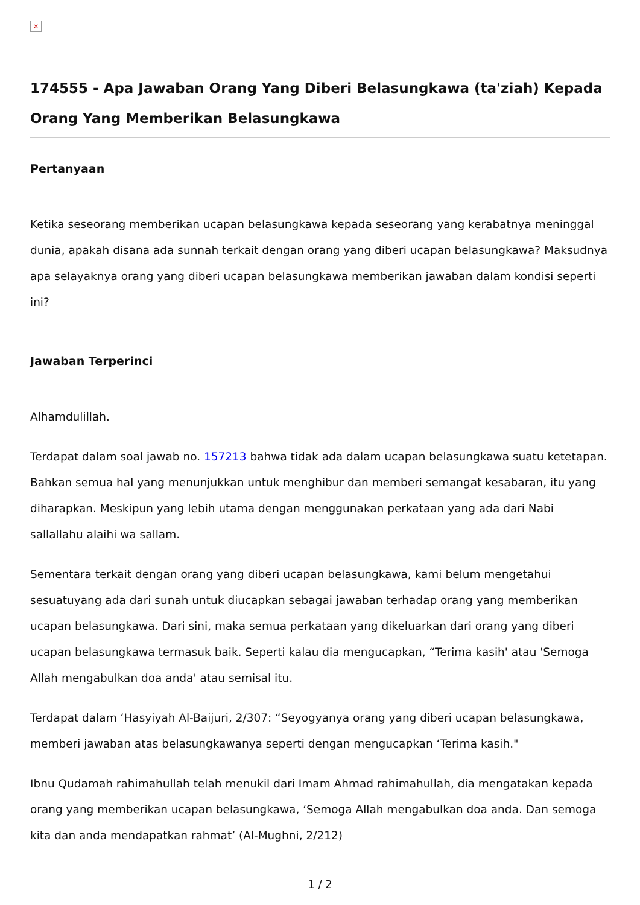×
174555 - Apa Jawaban Orang Yang Diberi Belasungkawa (ta'ziah) Kepada Orang Yang Memberikan Belasungkawa
Pertanyaan
Ketika seseorang memberikan ucapan belasungkawa kepada seseorang yang kerabatnya meninggal dunia, apakah disana ada sunnah terkait dengan orang yang diberi ucapan belasungkawa? Maksudnya apa selayaknya orang yang diberi ucapan belasungkawa memberikan jawaban dalam kondisi seperti ini?
Jawaban Terperinci
Alhamdulillah.
Terdapat dalam soal jawab no. 157213 bahwa tidak ada dalam ucapan belasungkawa suatu ketetapan. Bahkan semua hal yang menunjukkan untuk menghibur dan memberi semangat kesabaran, itu yang diharapkan. Meskipun yang lebih utama dengan menggunakan perkataan yang ada dari Nabi sallallahu alaihi wa sallam.
Sementara terkait dengan orang yang diberi ucapan belasungkawa, kami belum mengetahui sesuatuyang ada dari sunah untuk diucapkan sebagai jawaban terhadap orang yang memberikan ucapan belasungkawa. Dari sini, maka semua perkataan yang dikeluarkan dari orang yang diberi ucapan belasungkawa termasuk baik. Seperti kalau dia mengucapkan, “Terima kasih' atau 'Semoga Allah mengabulkan doa anda' atau semisal itu.
Terdapat dalam ‘Hasyiyah Al-Baijuri, 2/307: “Seyogyanya orang yang diberi ucapan belasungkawa, memberi jawaban atas belasungkawanya seperti dengan mengucapkan ‘Terima kasih."
Ibnu Qudamah rahimahullah telah menukil dari Imam Ahmad rahimahullah, dia mengatakan kepada orang yang memberikan ucapan belasungkawa, ‘Semoga Allah mengabulkan doa anda. Dan semoga kita dan anda mendapatkan rahmat’ (Al-Mughni, 2/212)
1 / 2